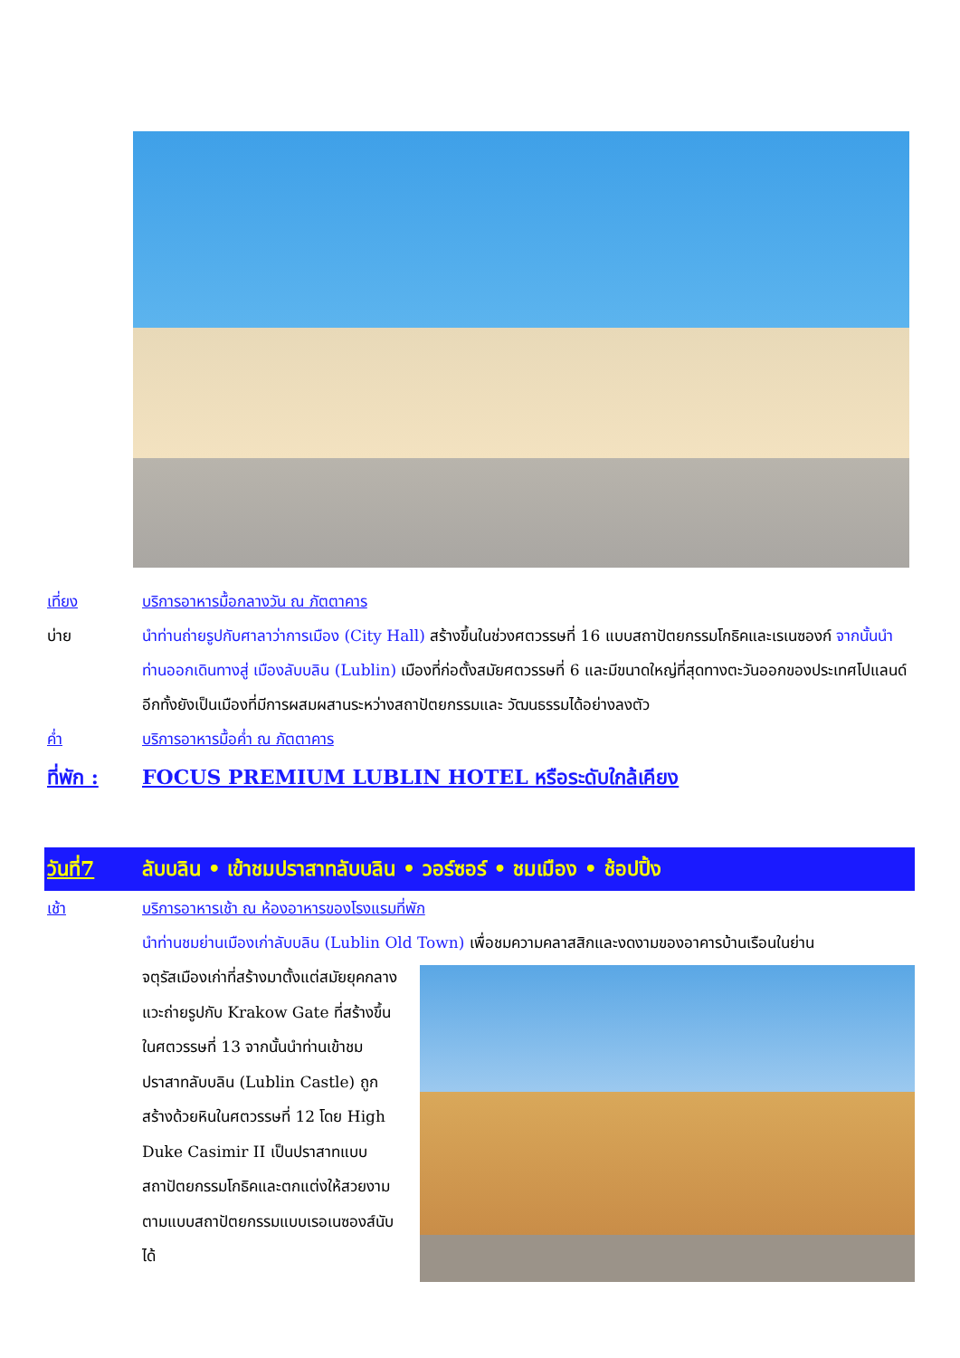เที่ยง บริการอาหารมื้อกลางวัน ณ ภัตตาคาร
บ่าย นำท่านถ่ายรูปกับศาลาว่าการเมือง (City Hall) สร้างขึ้นในช่วงศตวรรษที่ 16 แบบสถาปัตยกรรมโกธิคและเรเนซองก์ จากนั้นนำท่านออกเดินทางสู่ เมืองลับบลิน (Lublin) เมืองที่ก่อตั้งสมัยศตวรรษที่ 6 และมีขนาดใหญ่ที่สุดทางตะวันออกของประเทศโปแลนด์ อีกทั้งยังเป็นเมืองที่มีการผสมผสานระหว่างสถาปัตยกรรมและ วัฒนธรรมได้อย่างลงตัว
ค่ำ บริการอาหารมื้อค่ำ ณ ภัตตาคาร
ที่พัก : FOCUS PREMIUM LUBLIN HOTEL หรือระดับใกล้เคียง
วันที่7 ลับบลิน • เข้าชมปราสาทลับบลิน • วอร์ซอร์ • ชมเมือง • ช้อปปิ้ง
เช้า บริการอาหารเช้า ณ ห้องอาหารของโรงแรมที่พัก
นำท่านชมย่านเมืองเก่าลับบลิน (Lublin Old Town) เพื่อชมความคลาสสิกและงดงามของอาคารบ้านเรือนในย่าน
จตุรัสเมืองเก่าที่สร้างมาตั้งแต่สมัยยุคกลาง แวะถ่ายรูปกับ Krakow Gate ที่สร้างขึ้นในศตวรรษที่ 13 จากนั้นนำท่านเข้าชมปราสาทลับบลิน (Lublin Castle) ถูกสร้างด้วยหินในศตวรรษที่ 12 โดย High Duke Casimir II เป็นปราสาทแบบสถาปัตยกรรมโกธิคและตกแต่งให้สวยงามตามแบบสถาปัตยกรรมแบบเรอเนซองส์นับได้